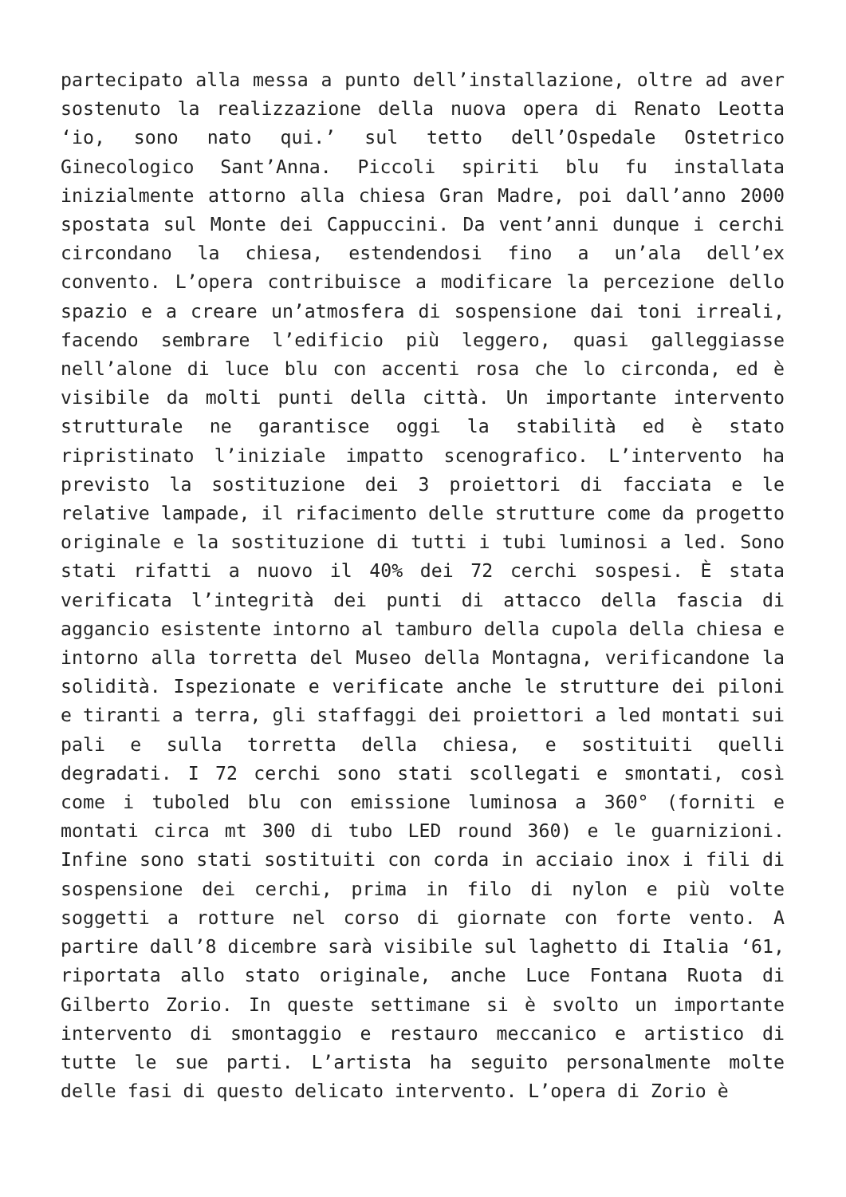partecipato alla messa a punto dell’installazione, oltre ad aver sostenuto la realizzazione della nuova opera di Renato Leotta ‘io, sono nato qui.’ sul tetto dell’Ospedale Ostetrico Ginecologico Sant’Anna. Piccoli spiriti blu fu installata inizialmente attorno alla chiesa Gran Madre, poi dall’anno 2000 spostata sul Monte dei Cappuccini. Da vent’anni dunque i cerchi circondano la chiesa, estendendosi fino a un’ala dell’ex convento. L’opera contribuisce a modificare la percezione dello spazio e a creare un’atmosfera di sospensione dai toni irreali, facendo sembrare l’edificio più leggero, quasi galleggiasse nell’alone di luce blu con accenti rosa che lo circonda, ed è visibile da molti punti della città. Un importante intervento strutturale ne garantisce oggi la stabilità ed è stato ripristinato l’iniziale impatto scenografico. L’intervento ha previsto la sostituzione dei 3 proiettori di facciata e le relative lampade, il rifacimento delle strutture come da progetto originale e la sostituzione di tutti i tubi luminosi a led. Sono stati rifatti a nuovo il 40% dei 72 cerchi sospesi. È stata verificata l’integrità dei punti di attacco della fascia di aggancio esistente intorno al tamburo della cupola della chiesa e intorno alla torretta del Museo della Montagna, verificandone la solidità. Ispezionate e verificate anche le strutture dei piloni e tiranti a terra, gli staffaggi dei proiettori a led montati sui pali e sulla torretta della chiesa, e sostituiti quelli degradati. I 72 cerchi sono stati scollegati e smontati, così come i tuboled blu con emissione luminosa a 360° (forniti e montati circa mt 300 di tubo LED round 360) e le guarnizioni. Infine sono stati sostituiti con corda in acciaio inox i fili di sospensione dei cerchi, prima in filo di nylon e più volte soggetti a rotture nel corso di giornate con forte vento. A partire dall’8 dicembre sarà visibile sul laghetto di Italia ‘61, riportata allo stato originale, anche Luce Fontana Ruota di Gilberto Zorio. In queste settimane si è svolto un importante intervento di smontaggio e restauro meccanico e artistico di tutte le sue parti. L’artista ha seguito personalmente molte delle fasi di questo delicato intervento. L’opera di Zorio è